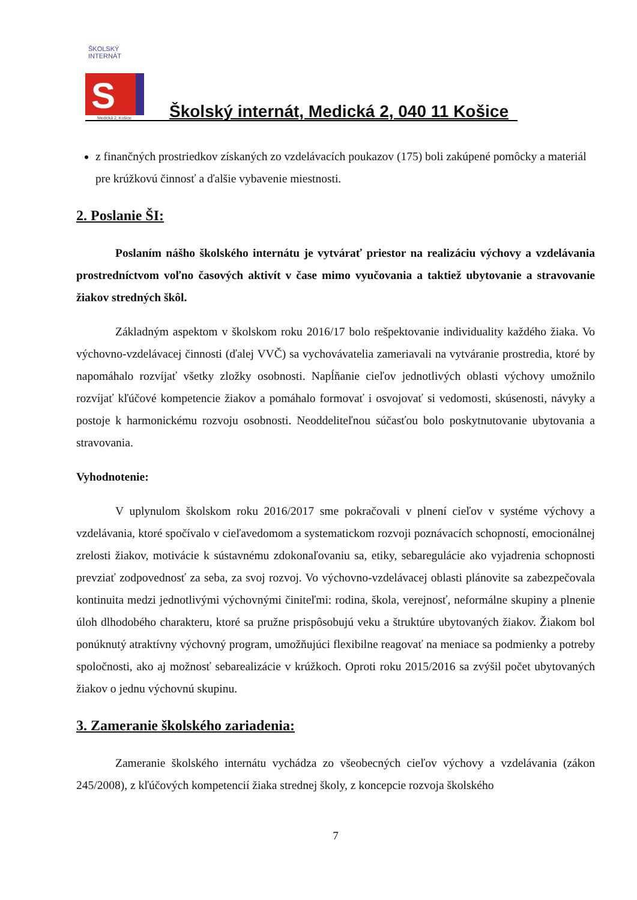ŠKOLSKÝ INTERNÁT
S
Medická 2, Košice
Školský internát, Medická 2, 040 11 Košice
z finančných prostriedkov získaných zo vzdelávacích poukazov (175) boli zakúpené pomôcky a materiál pre krúžkovú činnosť a ďalšie vybavenie miestnosti.
2. Poslanie ŠI:
Poslaním nášho školského internátu je vytvárať priestor na realizáciu výchovy a vzdelávania prostredníctvom voľno časových aktivít v čase mimo vyučovania a taktiež ubytovanie a stravovanie žiakov stredných škôl.
Základným aspektom v školskom roku 2016/17 bolo rešpektovanie individuality každého žiaka. Vo výchovno-vzdelávacej činnosti (ďalej VVČ) sa vychovávatelia zameriavali na vytváranie prostredia, ktoré by napomáhalo rozvíjať všetky zložky osobnosti. Napĺňanie cieľov jednotlivých oblasti výchovy umožnilo rozvíjať kľúčové kompetencie žiakov a pomáhalo formovať i osvojovať si vedomosti, skúsenosti, návyky a postoje k harmonickému rozvoju osobnosti. Neoddeliteľnou súčasťou bolo poskytnutovanie ubytovania a stravovania.
Vyhodnotenie:
V uplynulom školskom roku 2016/2017 sme pokračovali v plnení cieľov v systéme výchovy a vzdelávania, ktoré spočívalo v cieľavedomom a systematickom rozvoji poznávacích schopností, emocionálnej zrelosti žiakov, motivácie k sústavnému zdokonaľovaniu sa, etiky, sebaregulácie ako vyjadrenia schopnosti prevziať zodpovednosť za seba, za svoj rozvoj. Vo výchovno-vzdelávacej oblasti plánovite sa zabezpečovala kontinuita medzi jednotlivými výchovnými činiteľmi: rodina, škola, verejnosť, neformálne skupiny a plnenie úloh dlhodobého charakteru, ktoré sa pružne prispôsobujú veku a štruktúre ubytovaných žiakov. Žiakom bol ponúknutý atraktívny výchovný program, umožňujúci flexibilne reagovať na meniace sa podmienky a potreby spoločnosti, ako aj možnosť sebarealizácie v krúžkoch. Oproti roku 2015/2016 sa zvýšil počet ubytovaných žiakov o jednu výchovnú skupinu.
3. Zameranie školského zariadenia:
Zameranie školského internátu vychádza zo všeobecných cieľov výchovy a vzdelávania (zákon 245/2008), z kľúčových kompetencií žiaka strednej školy, z koncepcie rozvoja školského
7